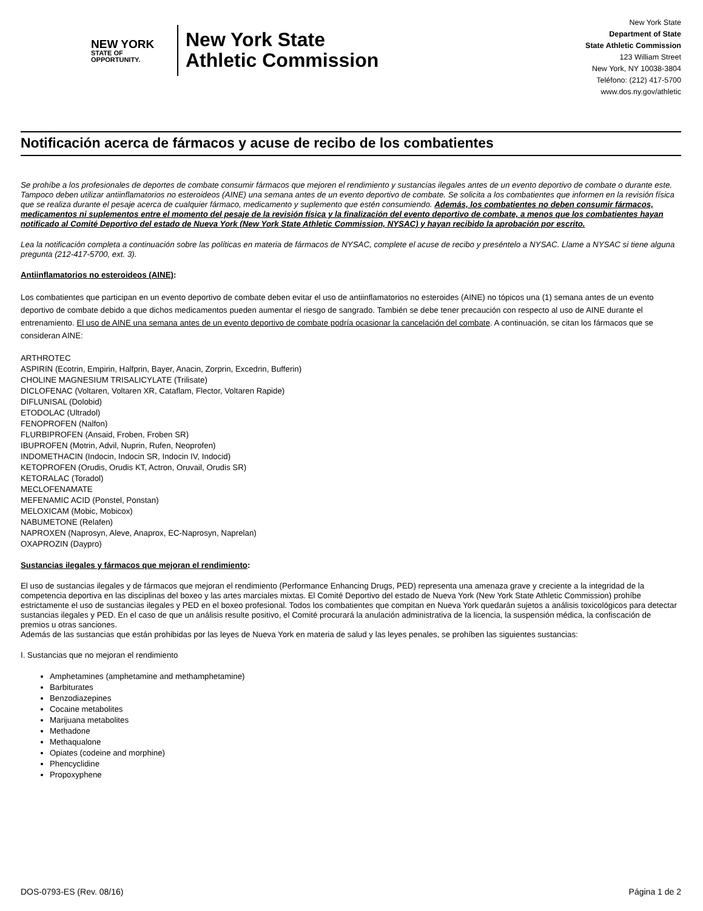NEW YORK
STATE OF
OPPORTUNITY.
New York State
Athletic Commission
New York State
Department of State
State Athletic Commission
123 William Street
New York, NY 10038-3804
Teléfono: (212) 417-5700
www.dos.ny.gov/athletic
Notificación acerca de fármacos y acuse de recibo de los combatientes
Se prohíbe a los profesionales de deportes de combate consumir fármacos que mejoren el rendimiento y sustancias ilegales antes de un evento deportivo de combate o durante este. Tampoco deben utilizar antiinflamatorios no esteroideos (AINE) una semana antes de un evento deportivo de combate. Se solicita a los combatientes que informen en la revisión física que se realiza durante el pesaje acerca de cualquier fármaco, medicamento y suplemento que estén consumiendo. Además, los combatientes no deben consumir fármacos, medicamentos ni suplementos entre el momento del pesaje de la revisión física y la finalización del evento deportivo de combate, a menos que los combatientes hayan notificado al Comité Deportivo del estado de Nueva York (New York State Athletic Commission, NYSAC) y hayan recibido la aprobación por escrito.
Lea la notificación completa a continuación sobre las políticas en materia de fármacos de NYSAC, complete el acuse de recibo y preséntelo a NYSAC. Llame a NYSAC si tiene alguna pregunta (212-417-5700, ext. 3).
Antiinflamatorios no esteroideos (AINE):
Los combatientes que participan en un evento deportivo de combate deben evitar el uso de antiinflamatorios no esteroides (AINE) no tópicos una (1) semana antes de un evento deportivo de combate debido a que dichos medicamentos pueden aumentar el riesgo de sangrado. También se debe tener precaución con respecto al uso de AINE durante el entrenamiento. El uso de AINE una semana antes de un evento deportivo de combate podría ocasionar la cancelación del combate. A continuación, se citan los fármacos que se consideran AINE:
ARTHROTEC
ASPIRIN (Ecotrin, Empirin, Halfprin, Bayer, Anacin, Zorprin, Excedrin, Bufferin)
CHOLINE MAGNESIUM TRISALICYLATE (Trilisate)
DICLOFENAC (Voltaren, Voltaren XR, Cataflam, Flector, Voltaren Rapide)
DIFLUNISAL (Dolobid)
ETODOLAC (Ultradol)
FENOPROFEN (Nalfon)
FLURBIPROFEN (Ansaid, Froben, Froben SR)
IBUPROFEN (Motrin, Advil, Nuprin, Rufen, Neoprofen)
INDOMETHACIN (Indocin, Indocin SR, Indocin IV, Indocid)
KETOPROFEN (Orudis, Orudis KT, Actron, Oruvail, Orudis SR)
KETORALAC (Toradol)
MECLOFENAMATE
MEFENAMIC ACID (Ponstel, Ponstan)
MELOXICAM (Mobic, Mobicox)
NABUMETONE (Relafen)
NAPROXEN (Naprosyn, Aleve, Anaprox, EC-Naprosyn, Naprelan)
OXAPROZIN (Daypro)
Sustancias ilegales y fármacos que mejoran el rendimiento:
El uso de sustancias ilegales y de fármacos que mejoran el rendimiento (Performance Enhancing Drugs, PED) representa una amenaza grave y creciente a la integridad de la competencia deportiva en las disciplinas del boxeo y las artes marciales mixtas. El Comité Deportivo del estado de Nueva York (New York State Athletic Commission) prohíbe estrictamente el uso de sustancias ilegales y PED en el boxeo profesional. Todos los combatientes que compitan en Nueva York quedarán sujetos a análisis toxicológicos para detectar sustancias ilegales y PED. En el caso de que un análisis resulte positivo, el Comité procurará la anulación administrativa de la licencia, la suspensión médica, la confiscación de premios u otras sanciones.
Además de las sustancias que están prohibidas por las leyes de Nueva York en materia de salud y las leyes penales, se prohíben las siguientes sustancias:
I. Sustancias que no mejoran el rendimiento
Amphetamines (amphetamine and methamphetamine)
Barbiturates
Benzodiazepines
Cocaine metabolites
Marijuana metabolites
Methadone
Methaqualone
Opiates (codeine and morphine)
Phencyclidine
Propoxyphene
DOS-0793-ES (Rev. 08/16) Página 1 de 2